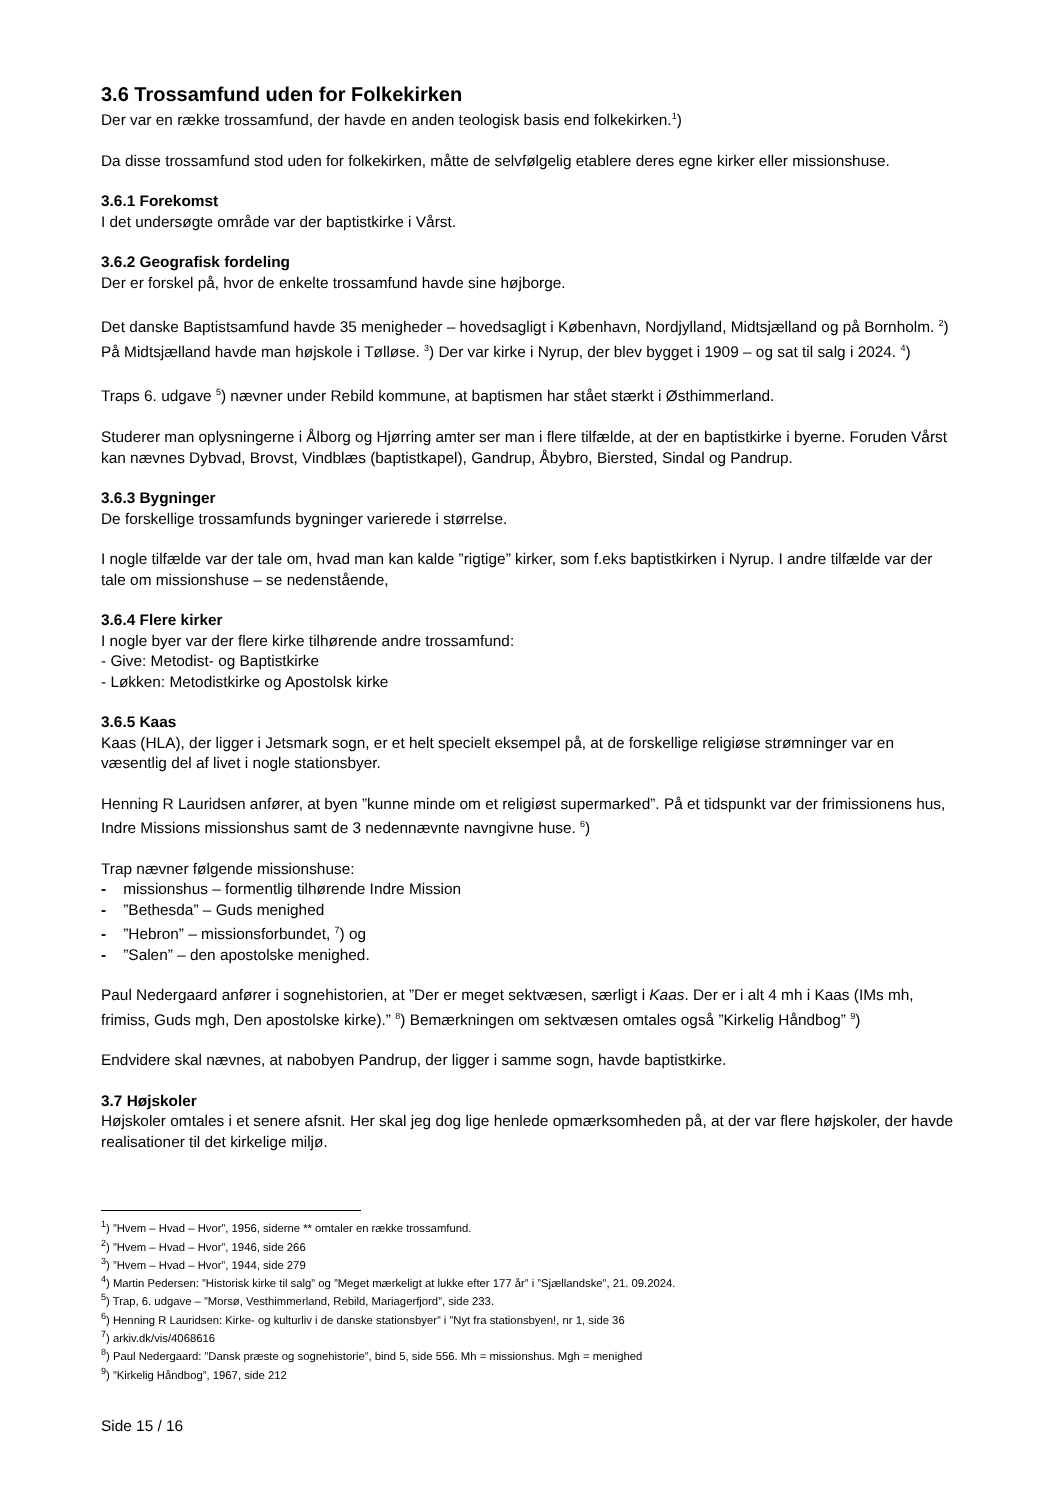3.6 Trossamfund uden for Folkekirken
Der var en række trossamfund, der havde en anden teologisk basis end folkekirken.<sup>1</sup>)
Da disse trossamfund stod uden for folkekirken, måtte de selvfølgelig etablere deres egne kirker eller missionshuse.
3.6.1 Forekomst
I det undersøgte område var der baptistkirke i Vårst.
3.6.2 Geografisk fordeling
Der er forskel på, hvor de enkelte trossamfund havde sine højborge.
Det danske Baptistsamfund havde 35 menigheder – hovedsagligt i København, Nordjylland, Midtsjælland og på Bornholm. <sup>2</sup>) På Midtsjælland havde man højskole i Tølløse. <sup>3</sup>) Der var kirke i Nyrup, der blev bygget i 1909 – og sat til salg i 2024. <sup>4</sup>)
Traps 6. udgave <sup>5</sup>) nævner under Rebild kommune, at baptismen har stået stærkt i Østhimmerland.
Studerer man oplysningerne i Ålborg og Hjørring amter ser man i flere tilfælde, at der en baptistkirke i byerne. Foruden Vårst kan nævnes Dybvad, Brovst, Vindblæs (baptistkapel), Gandrup, Åbybro, Biersted, Sindal og Pandrup.
3.6.3 Bygninger
De forskellige trossamfunds bygninger varierede i størrelse.
I nogle tilfælde var der tale om, hvad man kan kalde ”rigtige” kirker, som f.eks baptistkirken i Nyrup. I andre tilfælde var der tale om missionshuse – se nedenstående,
3.6.4 Flere kirker
I nogle byer var der flere kirke tilhørende andre trossamfund:
- Give: Metodist- og Baptistkirke
- Løkken: Metodistkirke og Apostolsk kirke
3.6.5 Kaas
Kaas (HLA), der ligger i Jetsmark sogn, er et helt specielt eksempel på, at de forskellige religiøse strømninger var en væsentlig del af livet i nogle stationsbyer.
Henning R Lauridsen anfører, at byen ”kunne minde om et religiøst supermarked”. På et tidspunkt var der frimissionens hus, Indre Missions missionshus samt de 3 nedennævnte navngivne huse. <sup>6</sup>)
Trap nævner følgende missionshuse:
- missionshus – formentlig tilhørende Indre Mission
- ”Bethesda” – Guds menighed
- ”Hebron” – missionsforbundet, <sup>7</sup>) og
- ”Salen” – den apostolske menighed.
Paul Nedergaard anfører i sognehistorien, at ”Der er meget sektvæsen, særligt i Kaas. Der er i alt 4 mh i Kaas (IMs mh, frimiss, Guds mgh, Den apostolske kirke).” <sup>8</sup>) Bemærkningen om sektvæsen omtales også ”Kirkelig Håndbog” <sup>9</sup>)
Endvidere skal nævnes, at nabobyen Pandrup, der ligger i samme sogn, havde baptistkirke.
3.7 Højskoler
Højskoler omtales i et senere afsnit. Her skal jeg dog lige henlede opmærksomheden på, at der var flere højskoler, der havde realisationer til det kirkelige miljø.
<sup>1</sup>) ”Hvem – Hvad – Hvor”, 1956, siderne ** omtaler en række trossamfund.
<sup>2</sup>) ”Hvem – Hvad – Hvor”, 1946, side 266
<sup>3</sup>) ”Hvem – Hvad – Hvor”, 1944, side 279
<sup>4</sup>) Martin Pedersen: ”Historisk kirke til salg” og ”Meget mærkeligt at lukke efter 177 år” i ”Sjællandske”, 21. 09.2024.
<sup>5</sup>) Trap, 6. udgave – ”Morsø, Vesthimmerland, Rebild, Mariagerfjord”, side 233.
<sup>6</sup>) Henning R Lauridsen: Kirke- og kulturliv i de danske stationsbyer” i ”Nyt fra stationsbyen!, nr 1, side 36
<sup>7</sup>) arkiv.dk/vis/4068616
<sup>8</sup>) Paul Nedergaard: ”Dansk præste og sognehistorie”, bind 5, side 556. Mh = missionshus. Mgh = menighed
<sup>9</sup>) ”Kirkelig Håndbog”, 1967, side 212
Side 15 / 16